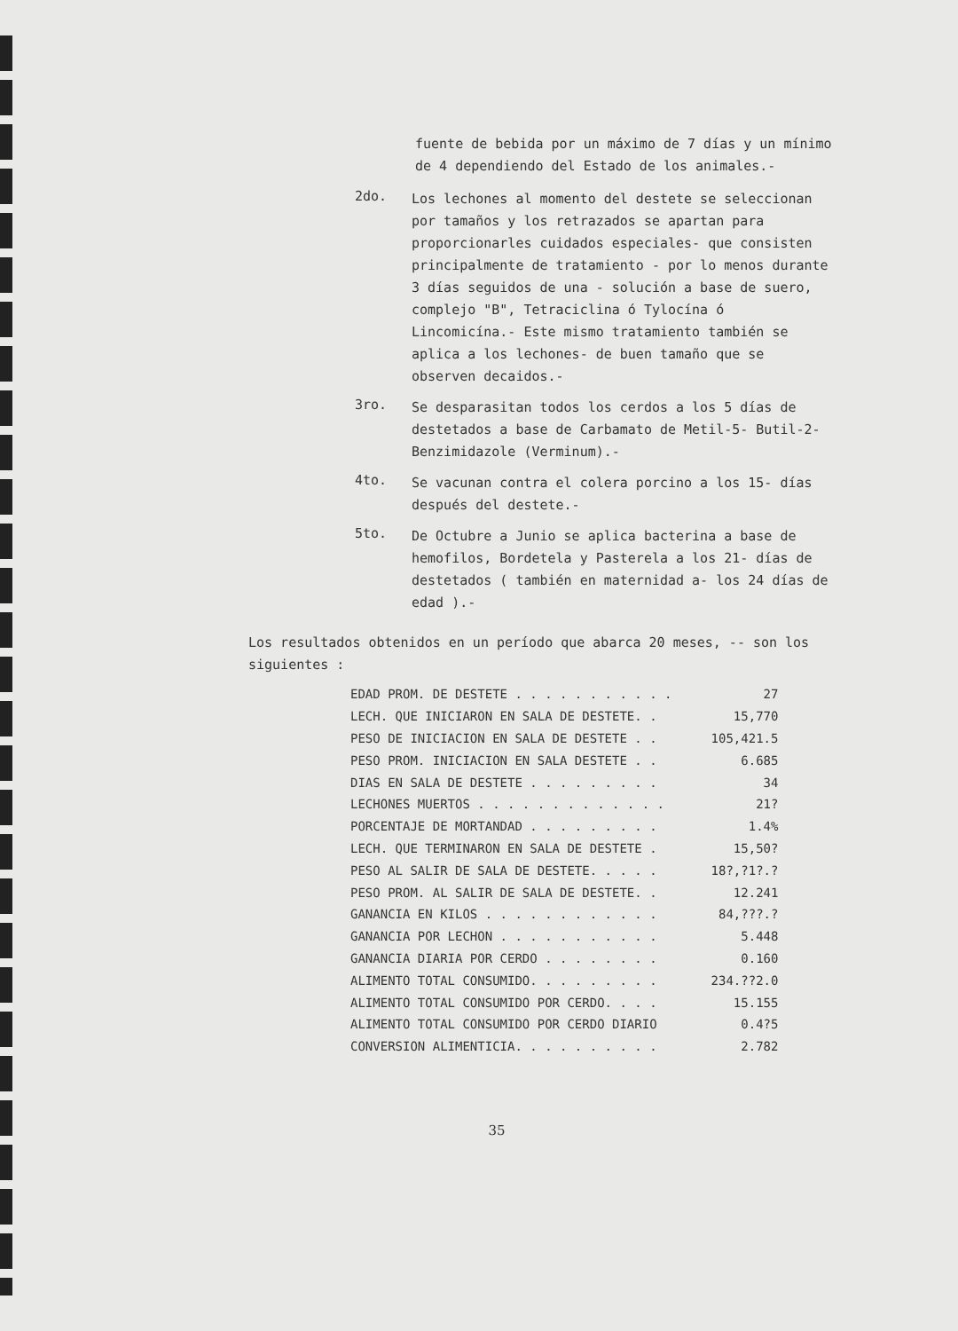fuente de bebida por un máximo de 7 días y un mínimo de 4 dependiendo del Estado de los animales.-
2do.
Los lechones al momento del destete se seleccionan por tamaños y los retrazados se apartan para proporcionarles cuidados especiales- que consisten principalmente de tratamiento - por lo menos durante 3 días seguidos de una - solución a base de suero, complejo "B", Tetraciclina ó Tylocína ó Lincomicína.- Este mismo tratamiento también se aplica a los lechones- de buen tamaño que se observen decaidos.-
3ro.
Se desparasitan todos los cerdos a los 5 días de destetados a base de Carbamato de Metil-5- Butil-2-Benzimidazole (Verminum).-
4to.
Se vacunan contra el colera porcino a los 15- días después del destete.-
5to.
De Octubre a Junio se aplica bacterina a base de hemofilos, Bordetela y Pasterela a los 21- días de destetados ( también en maternidad a- los 24 días de edad ).-
Los resultados obtenidos en un período que abarca 20 meses, -- son los siguientes :
| EDAD PROM. DE DESTETE . . . . . . . . . . . | 27 |
| LECH. QUE INICIARON EN SALA DE DESTETE. . | 15,770 |
| PESO DE INICIACION EN SALA DE DESTETE . . | 105,421.5 |
| PESO PROM. INICIACION EN SALA DESTETE . . | 6.685 |
| DIAS EN SALA DE DESTETE . . . . . . . . . | 34 |
| LECHONES MUERTOS . . . . . . . . . . . . . | 21? |
| PORCENTAJE DE MORTANDAD . . . . . . . . . | 1.4% |
| LECH. QUE TERMINARON EN SALA DE DESTETE . | 15,50? |
| PESO AL SALIR DE SALA DE DESTETE. . . . . | 18?,?1?.? |
| PESO PROM. AL SALIR DE SALA DE DESTETE. . | 12.241 |
| GANANCIA EN KILOS . . . . . . . . . . . . | 84,???.? |
| GANANCIA POR LECHON . . . . . . . . . . . | 5.448 |
| GANANCIA DIARIA POR CERDO . . . . . . . . | 0.160 |
| ALIMENTO TOTAL CONSUMIDO. . . . . . . . . | 234.??2.0 |
| ALIMENTO TOTAL CONSUMIDO POR CERDO. . . . | 15.155 |
| ALIMENTO TOTAL CONSUMIDO POR CERDO DIARIO | 0.4?5 |
| CONVERSION ALIMENTICIA. . . . . . . . . . | 2.782 |
35